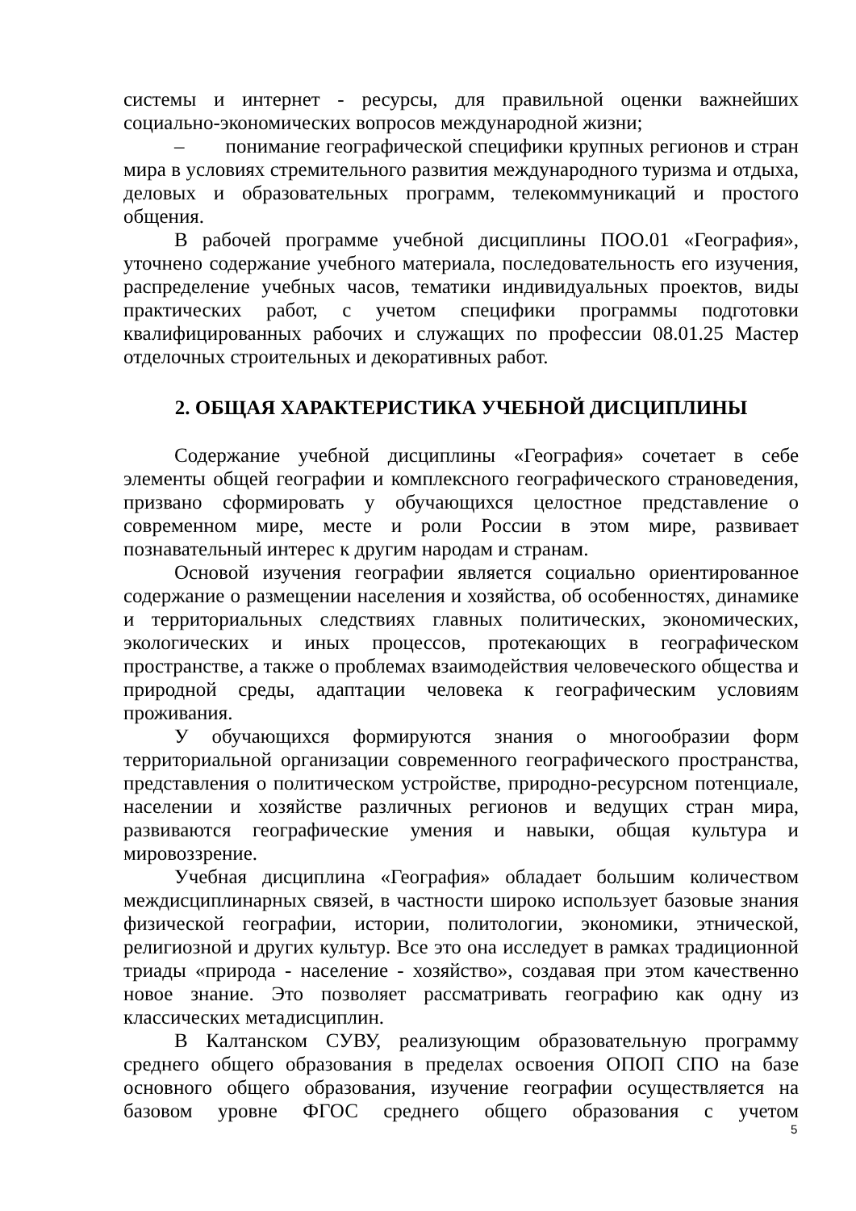системы и интернет - ресурсы, для правильной оценки важнейших социально-экономических вопросов международной жизни;
– понимание географической специфики крупных регионов и стран мира в условиях стремительного развития международного туризма и отдыха, деловых и образовательных программ, телекоммуникаций и простого общения.
В рабочей программе учебной дисциплины ПОО.01 «География», уточнено содержание учебного материала, последовательность его изучения, распределение учебных часов, тематики индивидуальных проектов, виды практических работ, с учетом специфики программы подготовки квалифицированных рабочих и служащих по профессии 08.01.25 Мастер отделочных строительных и декоративных работ.
2. ОБЩАЯ ХАРАКТЕРИСТИКА УЧЕБНОЙ ДИСЦИПЛИНЫ
Содержание учебной дисциплины «География» сочетает в себе элементы общей географии и комплексного географического страноведения, призвано сформировать у обучающихся целостное представление о современном мире, месте и роли России в этом мире, развивает познавательный интерес к другим народам и странам.
Основой изучения географии является социально ориентированное содержание о размещении населения и хозяйства, об особенностях, динамике и территориальных следствиях главных политических, экономических, экологических и иных процессов, протекающих в географическом пространстве, а также о проблемах взаимодействия человеческого общества и природной среды, адаптации человека к географическим условиям проживания.
У обучающихся формируются знания о многообразии форм территориальной организации современного географического пространства, представления о политическом устройстве, природно-ресурсном потенциале, населении и хозяйстве различных регионов и ведущих стран мира, развиваются географические умения и навыки, общая культура и мировоззрение.
Учебная дисциплина «География» обладает большим количеством междисциплинарных связей, в частности широко использует базовые знания физической географии, истории, политологии, экономики, этнической, религиозной и других культур. Все это она исследует в рамках традиционной триады «природа - население - хозяйство», создавая при этом качественно новое знание. Это позволяет рассматривать географию как одну из классических метадисциплин.
В Калтанском СУВУ, реализующим образовательную программу среднего общего образования в пределах освоения ОПОП СПО на базе основного общего образования, изучение географии осуществляется на базовом уровне ФГОС среднего общего образования с учетом
5